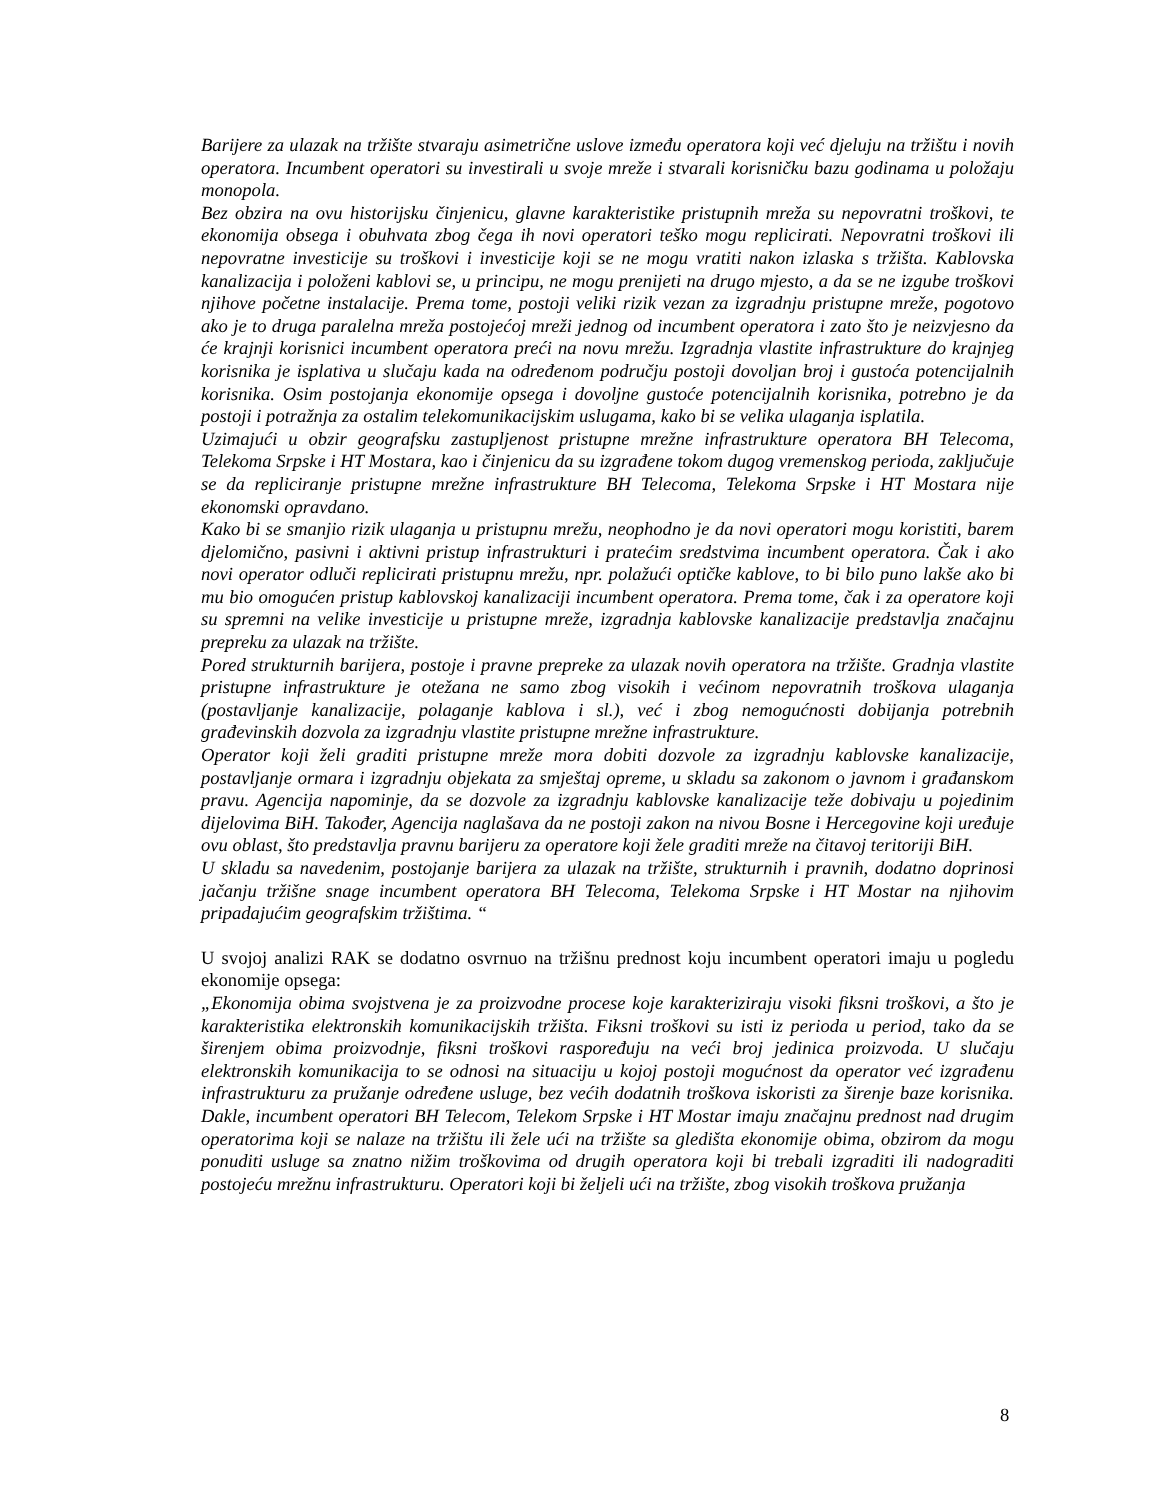Barijere za ulazak na tržište stvaraju asimetrične uslove između operatora koji već djeluju na tržištu i novih operatora. Incumbent operatori su investirali u svoje mreže i stvarali korisničku bazu godinama u položaju monopola.
Bez obzira na ovu historijsku činjenicu, glavne karakteristike pristupnih mreža su nepovratni troškovi, te ekonomija obsega i obuhvata zbog čega ih novi operatori teško mogu replicirati. Nepovratni troškovi ili nepovratne investicije su troškovi i investicije koji se ne mogu vratiti nakon izlaska s tržišta. Kablovska kanalizacija i položeni kablovi se, u principu, ne mogu prenijeti na drugo mjesto, a da se ne izgube troškovi njihove početne instalacije. Prema tome, postoji veliki rizik vezan za izgradnju pristupne mreže, pogotovo ako je to druga paralelna mreža postojećoj mreži jednog od incumbent operatora i zato što je neizvjesno da će krajnji korisnici incumbent operatora preći na novu mrežu. Izgradnja vlastite infrastrukture do krajnjeg korisnika je isplativa u slučaju kada na određenom području postoji dovoljan broj i gustoća potencijalnih korisnika. Osim postojanja ekonomije opsega i dovoljne gustoće potencijalnih korisnika, potrebno je da postoji i potražnja za ostalim telekomunikacijskim uslugama, kako bi se velika ulaganja isplatila.
Uzimajući u obzir geografsku zastupljenost pristupne mrežne infrastrukture operatora BH Telecoma, Telekoma Srpske i HT Mostara, kao i činjenicu da su izgrađene tokom dugog vremenskog perioda, zaključuje se da repliciranje pristupne mrežne infrastrukture BH Telecoma, Telekoma Srpske i HT Mostara nije ekonomski opravdano.
Kako bi se smanjio rizik ulaganja u pristupnu mrežu, neophodno je da novi operatori mogu koristiti, barem djelomično, pasivni i aktivni pristup infrastrukturi i pratećim sredstvima incumbent operatora. Čak i ako novi operator odluči replicirati pristupnu mrežu, npr. polažući optičke kablove, to bi bilo puno lakše ako bi mu bio omogućen pristup kablovskoj kanalizaciji incumbent operatora. Prema tome, čak i za operatore koji su spremni na velike investicije u pristupne mreže, izgradnja kablovske kanalizacije predstavlja značajnu prepreku za ulazak na tržište.
Pored strukturnih barijera, postoje i pravne prepreke za ulazak novih operatora na tržište. Gradnja vlastite pristupne infrastrukture je otežana ne samo zbog visokih i većinom nepovratnih troškova ulaganja (postavljanje kanalizacije, polaganje kablova i sl.), već i zbog nemogućnosti dobijanja potrebnih građevinskih dozvola za izgradnju vlastite pristupne mrežne infrastrukture.
Operator koji želi graditi pristupne mreže mora dobiti dozvole za izgradnju kablovske kanalizacije, postavljanje ormara i izgradnju objekata za smještaj opreme, u skladu sa zakonom o javnom i građanskom pravu. Agencija napominje, da se dozvole za izgradnju kablovske kanalizacije teže dobivaju u pojedinim dijelovima BiH. Također, Agencija naglašava da ne postoji zakon na nivou Bosne i Hercegovine koji uređuje ovu oblast, što predstavlja pravnu barijeru za operatore koji žele graditi mreže na čitavoj teritoriji BiH.
U skladu sa navedenim, postojanje barijera za ulazak na tržište, strukturnih i pravnih, dodatno doprinosi jačanju tržišne snage incumbent operatora BH Telecoma, Telekoma Srpske i HT Mostar na njihovim pripadajućim geografskim tržištima. “
U svojoj analizi RAK se dodatno osvrnuo na tržišnu prednost koju incumbent operatori imaju u pogledu ekonomije opsega:
„Ekonomija obima svojstvena je za proizvodne procese koje karakteriziraju visoki fiksni troškovi, a što je karakteristika elektronskih komunikacijskih tržišta. Fiksni troškovi su isti iz perioda u period, tako da se širenjem obima proizvodnje, fiksni troškovi raspoređuju na veći broj jedinica proizvoda. U slučaju elektronskih komunikacija to se odnosi na situaciju u kojoj postoji mogućnost da operator već izgrađenu infrastrukturu za pružanje određene usluge, bez većih dodatnih troškova iskoristi za širenje baze korisnika. Dakle, incumbent operatori BH Telecom, Telekom Srpske i HT Mostar imaju značajnu prednost nad drugim operatorima koji se nalaze na tržištu ili žele ući na tržište sa gledišta ekonomije obima, obzirom da mogu ponuditi usluge sa znatno nižim troškovima od drugih operatora koji bi trebali izgraditi ili nadograditi postojeću mrežnu infrastrukturu. Operatori koji bi željeli ući na tržište, zbog visokih troškova pružanja
8